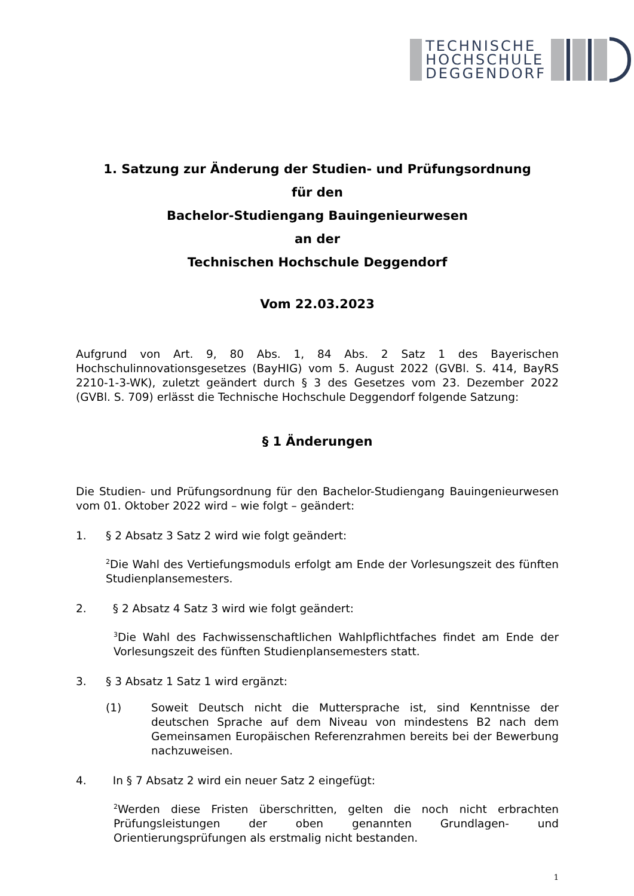TECHNISCHE
HOCHSCHULE
DEGGENDORF
1. Satzung zur Änderung der Studien- und Prüfungsordnung
für den
Bachelor-Studiengang Bauingenieurwesen
an der
Technischen Hochschule Deggendorf
Vom 22.03.2023
Aufgrund von Art. 9, 80 Abs. 1, 84 Abs. 2 Satz 1 des Bayerischen Hochschulinnovationsgesetzes (BayHIG) vom 5. August 2022 (GVBl. S. 414, BayRS 2210-1-3-WK), zuletzt geändert durch § 3 des Gesetzes vom 23. Dezember 2022 (GVBl. S. 709) erlässt die Technische Hochschule Deggendorf folgende Satzung:
§ 1 Änderungen
Die Studien- und Prüfungsordnung für den Bachelor-Studiengang Bauingenieurwesen vom 01. Oktober 2022 wird – wie folgt – geändert:
1. § 2 Absatz 3 Satz 2 wird wie folgt geändert:
<sup>2</sup> Die Wahl des Vertiefungsmoduls erfolgt am Ende der Vorlesungszeit des fünften Studienplansemesters.
2. § 2 Absatz 4 Satz 3 wird wie folgt geändert:
<sup>3</sup> Die Wahl des Fachwissenschaftlichen Wahlpflichtfaches findet am Ende der Vorlesungszeit des fünften Studienplansemesters statt.
3. § 3 Absatz 1 Satz 1 wird ergänzt:
(1) Soweit Deutsch nicht die Muttersprache ist, sind Kenntnisse der deutschen Sprache auf dem Niveau von mindestens B2 nach dem Gemeinsamen Europäischen Referenzrahmen bereits bei der Bewerbung nachzuweisen.
4. In § 7 Absatz 2 wird ein neuer Satz 2 eingefügt:
<sup>2</sup> Werden diese Fristen überschritten, gelten die noch nicht erbrachten Prüfungsleistungen der oben genannten Grundlagen- und Orientierungsprüfungen als erstmalig nicht bestanden.
1